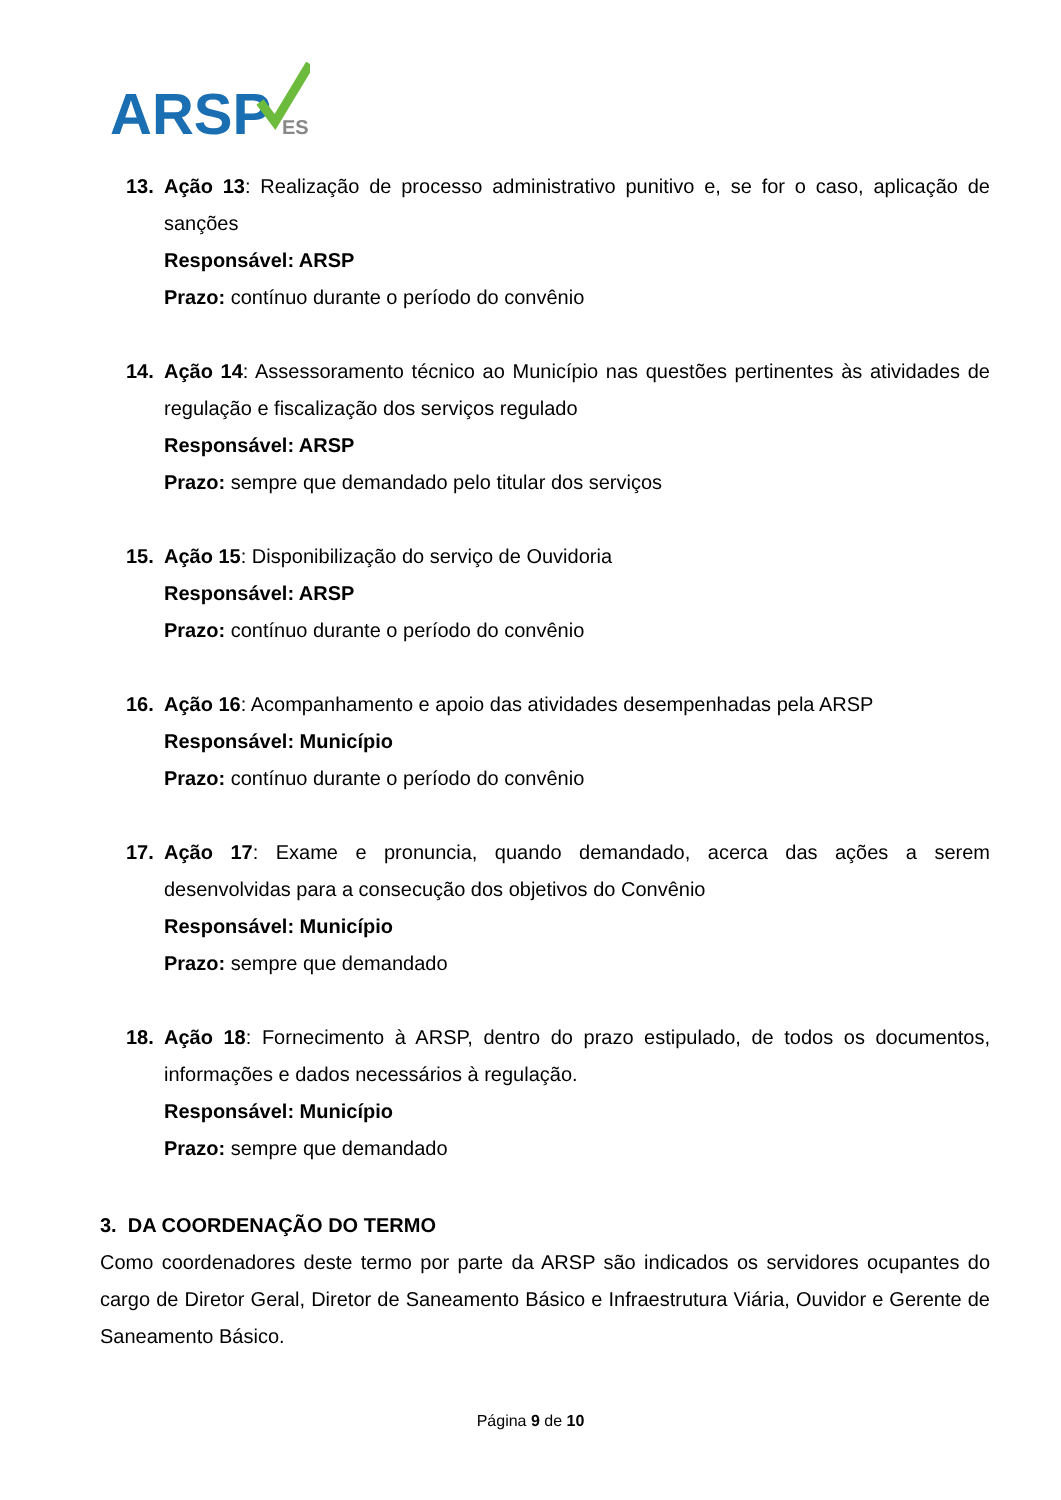ARSP
ES
13. Ação 13: Realização de processo administrativo punitivo e, se for o caso, aplicação de sanções
Responsável: ARSP
Prazo: contínuo durante o período do convênio
14. Ação 14: Assessoramento técnico ao Município nas questões pertinentes às atividades de regulação e fiscalização dos serviços regulado
Responsável: ARSP
Prazo: sempre que demandado pelo titular dos serviços
15. Ação 15: Disponibilização do serviço de Ouvidoria
Responsável: ARSP
Prazo: contínuo durante o período do convênio
16. Ação 16: Acompanhamento e apoio das atividades desempenhadas pela ARSP
Responsável: Município
Prazo: contínuo durante o período do convênio
17. Ação 17: Exame e pronuncia, quando demandado, acerca das ações a serem desenvolvidas para a consecução dos objetivos do Convênio
Responsável: Município
Prazo: sempre que demandado
18. Ação 18: Fornecimento à ARSP, dentro do prazo estipulado, de todos os documentos, informações e dados necessários à regulação.
Responsável: Município
Prazo: sempre que demandado
3. DA COORDENAÇÃO DO TERMO
Como coordenadores deste termo por parte da ARSP são indicados os servidores ocupantes do cargo de Diretor Geral, Diretor de Saneamento Básico e Infraestrutura Viária, Ouvidor e Gerente de Saneamento Básico.
Página 9 de 10